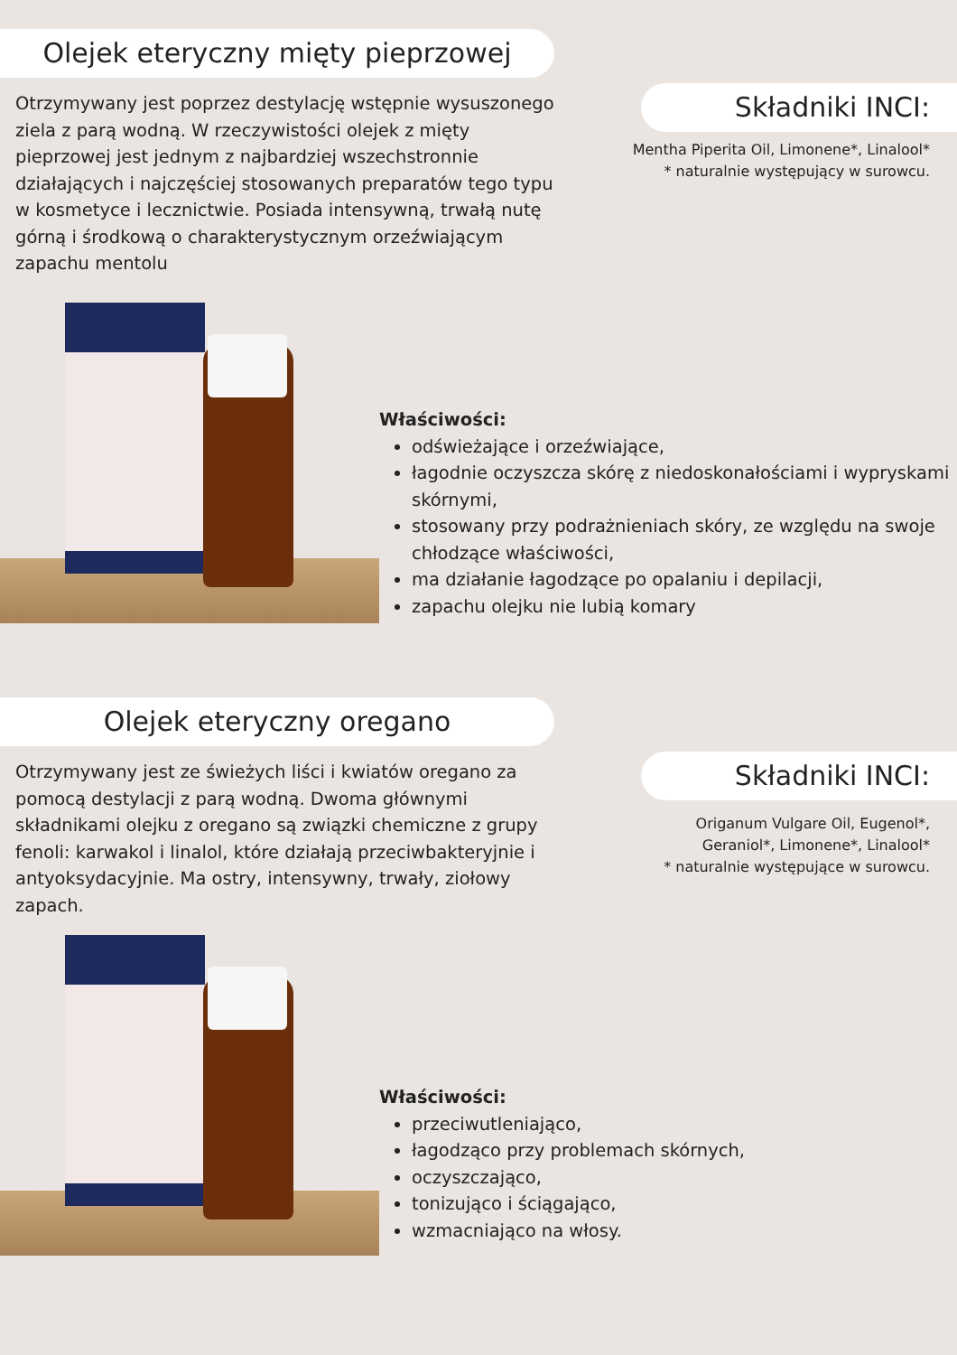Olejek eteryczny mięty pieprzowej
Otrzymywany jest poprzez destylację wstępnie wysuszonego ziela z parą wodną. W rzeczywistości olejek z mięty pieprzowej jest jednym z najbardziej wszechstronnie działających i najczęściej stosowanych preparatów tego typu w kosmetyce i lecznictwie. Posiada intensywną, trwałą nutę górną i środkową o charakterystycznym orzeźwiającym zapachu mentolu
Składniki INCI:
Mentha Piperita Oil, Limonene*, Linalool*
* naturalnie występujący w surowcu.
Właściwości:
odświeżające i orzeźwiające,
łagodnie oczyszcza skórę z niedoskonałościami i wypryskami skórnymi,
stosowany przy podrażnieniach skóry, ze względu na swoje chłodzące właściwości,
ma działanie łagodzące po opalaniu i depilacji,
zapachu olejku nie lubią komary
Olejek eteryczny oregano
Otrzymywany jest ze świeżych liści i kwiatów oregano za pomocą destylacji z parą wodną. Dwoma głównymi składnikami olejku z oregano są związki chemiczne z grupy fenoli: karwakol i linalol, które działają przeciwbakteryjnie i antyoksydacyjnie. Ma ostry, intensywny, trwały, ziołowy zapach.
Składniki INCI:
Origanum Vulgare Oil, Eugenol*,
Geraniol*, Limonene*, Linalool*
* naturalnie występujące w surowcu.
Właściwości:
przeciwutleniająco,
łagodząco przy problemach skórnych,
oczyszczająco,
tonizująco i ściągająco,
wzmacniająco na włosy.